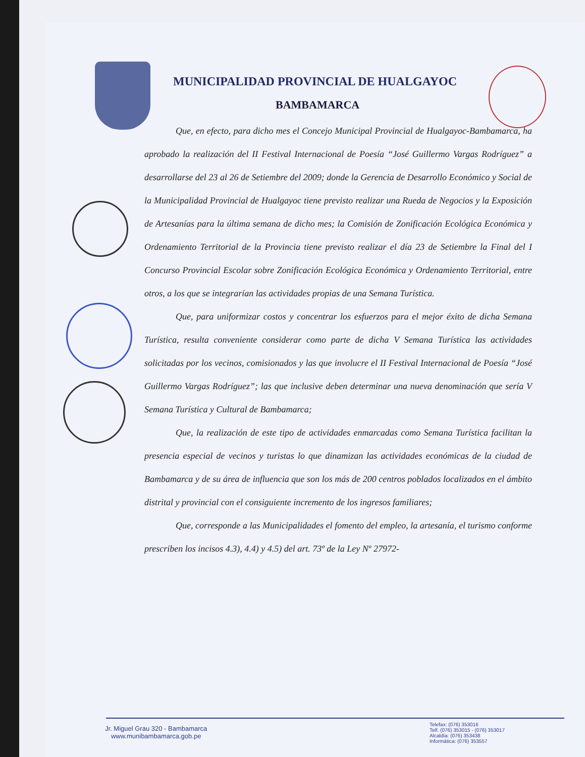MUNICIPALIDAD PROVINCIAL DE HUALGAYOC
BAMBAMARCA
Que, en efecto, para dicho mes el Concejo Municipal Provincial de Hualgayoc-Bambamarca, ha aprobado la realización del II Festival Internacional de Poesía “José Guillermo Vargas Rodríguez” a desarrollarse del 23 al 26 de Setiembre del 2009; donde la Gerencia de Desarrollo Económico y Social de la Municipalidad Provincial de Hualgayoc tiene previsto realizar una Rueda de Negocios y la Exposición de Artesanías para la última semana de dicho mes; la Comisión de Zonificación Ecológica Económica y Ordenamiento Territorial de la Provincia tiene previsto realizar el día 23 de Setiembre la Final del I Concurso Provincial Escolar sobre Zonificación Ecológica Económica y Ordenamiento Territorial, entre otros, a los que se integrarían las actividades propias de una Semana Turística.
Que, para uniformizar costos y concentrar los esfuerzos para el mejor éxito de dicha Semana Turística, resulta conveniente considerar como parte de dicha V Semana Turística las actividades solicitadas por los vecinos, comisionados y las que involucre el II Festival Internacional de Poesía “José Guillermo Vargas Rodríguez”; las que inclusive deben determinar una nueva denominación que sería V Semana Turística y Cultural de Bambamarca;
Que, la realización de este tipo de actividades enmarcadas como Semana Turística facilitan la presencia especial de vecinos y turistas lo que dinamizan las actividades económicas de la ciudad de Bambamarca y de su área de influencia que son los más de 200 centros poblados localizados en el ámbito distrital y provincial con el consiguiente incremento de los ingresos familiares;
Que, corresponde a las Municipalidades el fomento del empleo, la artesanía, el turismo conforme prescriben los incisos 4.3), 4.4) y 4.5) del art. 73º de la Ley Nº 27972-
Jr. Miguel Grau 320 - Bambamarca
www.munibambamarca.gob.pe
Telefax: (076) 353016
Telf. (076) 353015 - (076) 353017
Alcaldía: (076) 353438
Informática: (076) 353557